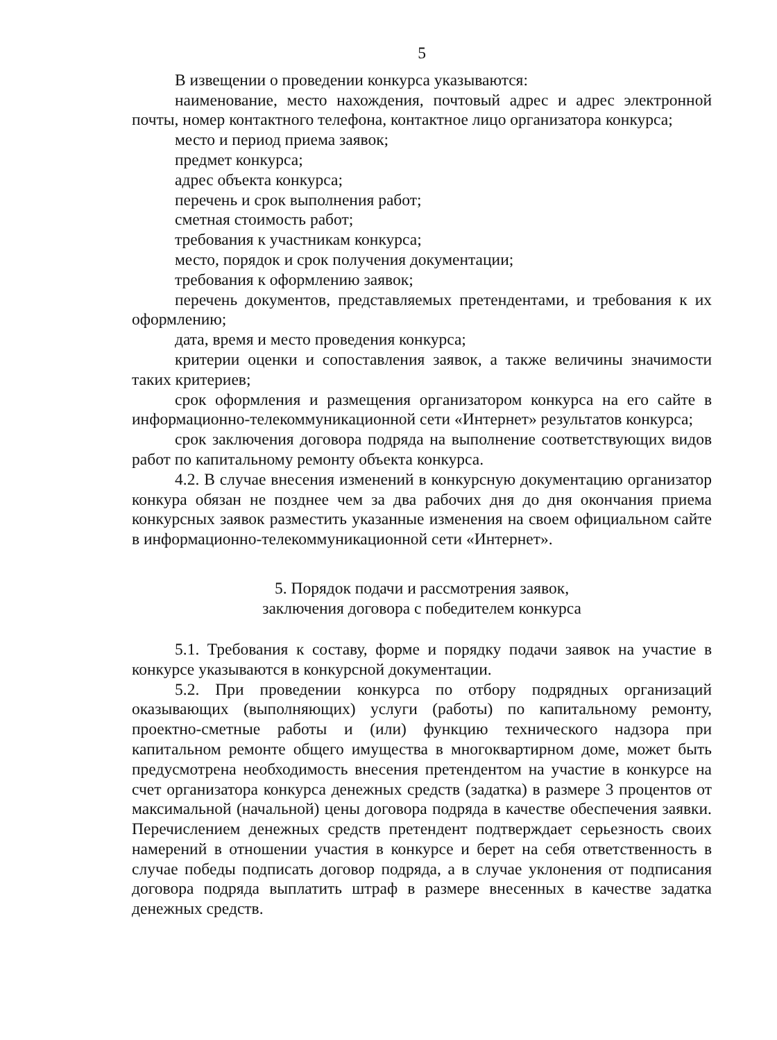5
В извещении о проведении конкурса указываются:
наименование, место нахождения, почтовый адрес и адрес электронной почты, номер контактного телефона, контактное лицо организатора конкурса;
место и период приема заявок;
предмет конкурса;
адрес объекта конкурса;
перечень и срок выполнения работ;
сметная стоимость работ;
требования к участникам конкурса;
место, порядок и срок получения документации;
требования к оформлению заявок;
перечень документов, представляемых претендентами, и требования к их оформлению;
дата, время и место проведения конкурса;
критерии оценки и сопоставления заявок, а также величины значимости таких критериев;
срок оформления и размещения организатором конкурса на его сайте в информационно-телекоммуникационной сети «Интернет» результатов конкурса;
срок заключения договора подряда на выполнение соответствующих видов работ по капитальному ремонту объекта конкурса.
4.2. В случае внесения изменений в конкурсную документацию организатор конкура обязан не позднее чем за два рабочих дня до дня окончания приема конкурсных заявок разместить указанные изменения на своем официальном сайте в информационно-телекоммуникационной сети «Интернет».
5. Порядок подачи и рассмотрения заявок,
заключения договора с победителем конкурса
5.1. Требования к составу, форме и порядку подачи заявок на участие в конкурсе указываются в конкурсной документации.
5.2. При проведении конкурса по отбору подрядных организаций оказывающих (выполняющих) услуги (работы) по капитальному ремонту, проектно-сметные работы и (или) функцию технического надзора при капитальном ремонте общего имущества в многоквартирном доме, может быть предусмотрена необходимость внесения претендентом на участие в конкурсе на счет организатора конкурса денежных средств (задатка) в размере 3 процентов от максимальной (начальной) цены договора подряда в качестве обеспечения заявки. Перечислением денежных средств претендент подтверждает серьезность своих намерений в отношении участия в конкурсе и берет на себя ответственность в случае победы подписать договор подряда, а в случае уклонения от подписания договора подряда выплатить штраф в размере внесенных в качестве задатка денежных средств.